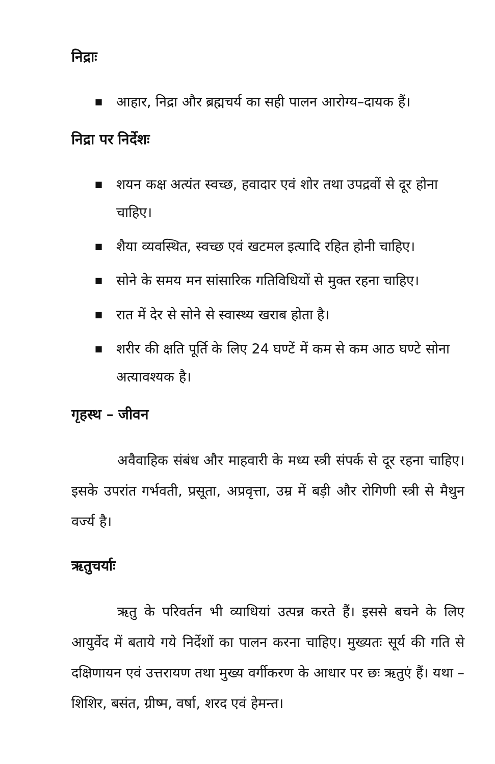निद्राः
■ आहार, निद्रा और ब्रह्मचर्य का सही पालन आरोग्य–दायक हैं।
निद्रा पर निर्देशः
■ शयन कक्ष अत्यंत स्वच्छ, हवादार एवं शोर तथा उपद्रवों से दूर होना चाहिए।
■ शैया व्यवस्थित, स्वच्छ एवं खटमल इत्यादि रहित होनी चाहिए।
■ सोने के समय मन सांसारिक गतिविधियों से मुक्त रहना चाहिए।
■ रात में देर से सोने से स्वास्थ्य खराब होता है।
■ शरीर की क्षति पूर्ति के लिए 24 घण्टें में कम से कम आठ घण्टे सोना अत्यावश्यक है।
गृहस्थ – जीवन
अवैवाहिक संबंध और माहवारी के मध्य स्त्री संपर्क से दूर रहना चाहिए। इसके उपरांत गर्भवती, प्रसूता, अप्रवृत्ता, उम्र में बड़ी और रोगिणी स्त्री से मैथुन वर्ज्य है।
ऋतुचर्याः
ऋतु के परिवर्तन भी व्याधियां उत्पन्न करते हैं। इससे बचने के लिए आयुर्वेद में बताये गये निर्देशों का पालन करना चाहिए। मुख्यतः सूर्य की गति से दक्षिणायन एवं उत्तरायण तथा मुख्य वर्गीकरण के आधार पर छः ऋतुएं हैं। यथा – शिशिर, बसंत, ग्रीष्म, वर्षा, शरद एवं हेमन्त।